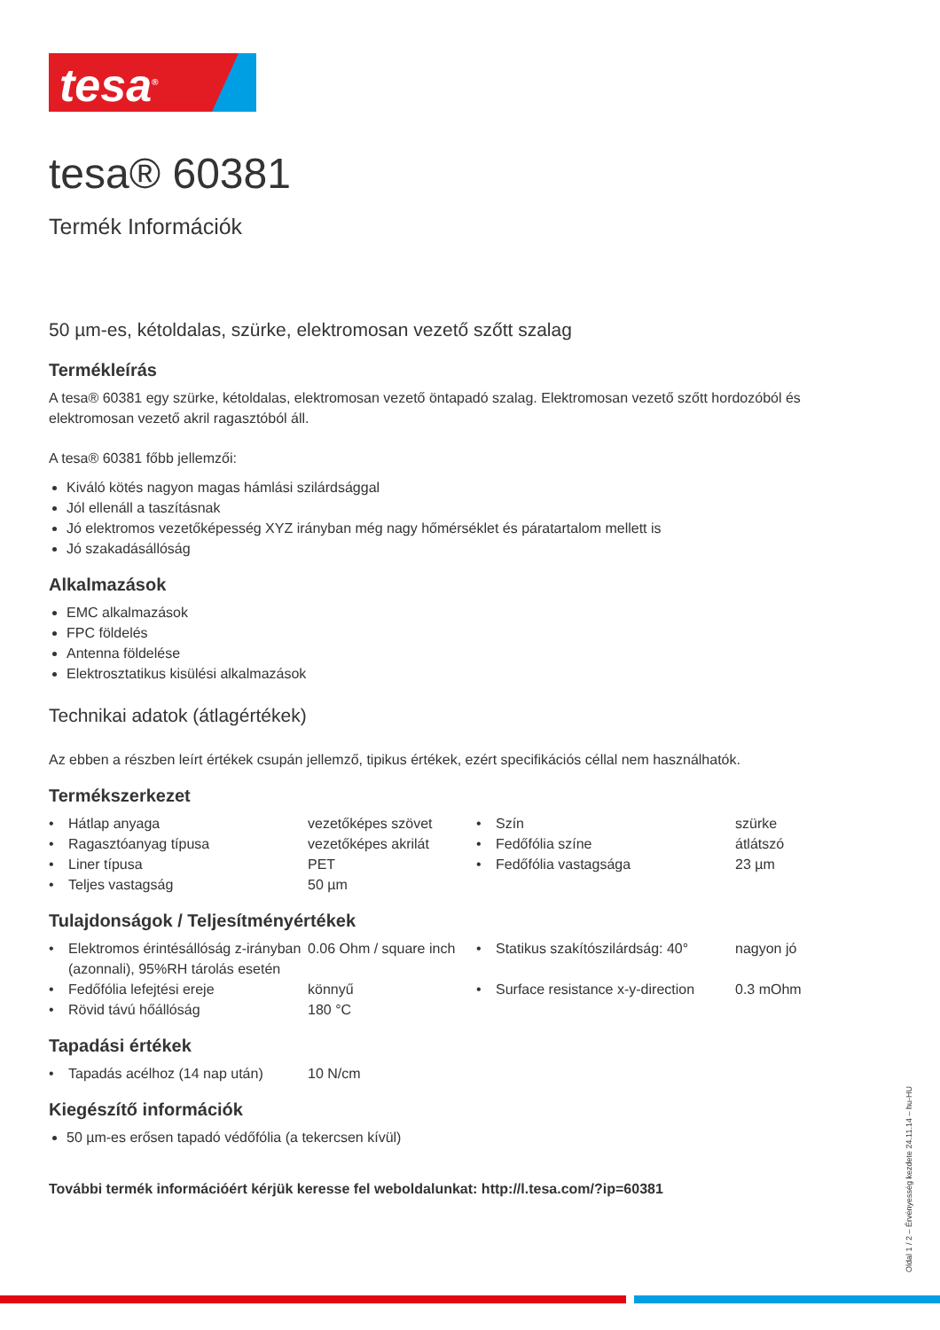tesa<sup>®</sup>
tesa® 60381
Termék Információk
50 µm-es, kétoldalas, szürke, elektromosan vezető szőtt szalag
Termékleírás
A tesa® 60381 egy szürke, kétoldalas, elektromosan vezető öntapadó szalag. Elektromosan vezető szőtt hordozóból és elektromosan vezető akril ragasztóból áll.
A tesa® 60381 főbb jellemzői:
Kiváló kötés nagyon magas hámlási szilárdsággal
Jól ellenáll a taszításnak
Jó elektromos vezetőképesség XYZ irányban még nagy hőmérséklet és páratartalom mellett is
Jó szakadásállóság
Alkalmazások
EMC alkalmazások
FPC földelés
Antenna földelése
Elektrosztatikus kisülési alkalmazások
Technikai adatok (átlagértékek)
Az ebben a részben leírt értékek csupán jellemző, tipikus értékek, ezért specifikációs céllal nem használhatók.
Termékszerkezet
| • | Hátlap anyaga | vezetőképes szövet | • | Szín | szürke |
| • | Ragasztóanyag típusa | vezetőképes akrilát | • | Fedőfólia színe | átlátszó |
| • | Liner típusa | PET | • | Fedőfólia vastagsága | 23 µm |
| • | Teljes vastagság | 50 µm | | | |
Tulajdonságok / Teljesítményértékek
| • | Elektromos érintésállóság z-irányban (azonnali), 95%RH tárolás esetén | 0.06 Ohm / square inch | • | Statikus szakítószilárdság: 40° | nagyon jó |
| • | Fedőfólia lefejtési ereje | könnyű | • | Surface resistance x-y-direction | 0.3 mOhm |
| • | Rövid távú hőállóság | 180 °C | | | |
Tapadási értékek
| • | Tapadás acélhoz (14 nap után) | 10 N/cm |
Kiegészítő információk
50 µm-es erősen tapadó védőfólia (a tekercsen kívül)
További termék információért kérjük keresse fel weboldalunkat: http://l.tesa.com/?ip=60381
Oldal 1 / 2 – Érvényesség kezdete 24.11.14 – hu-HU